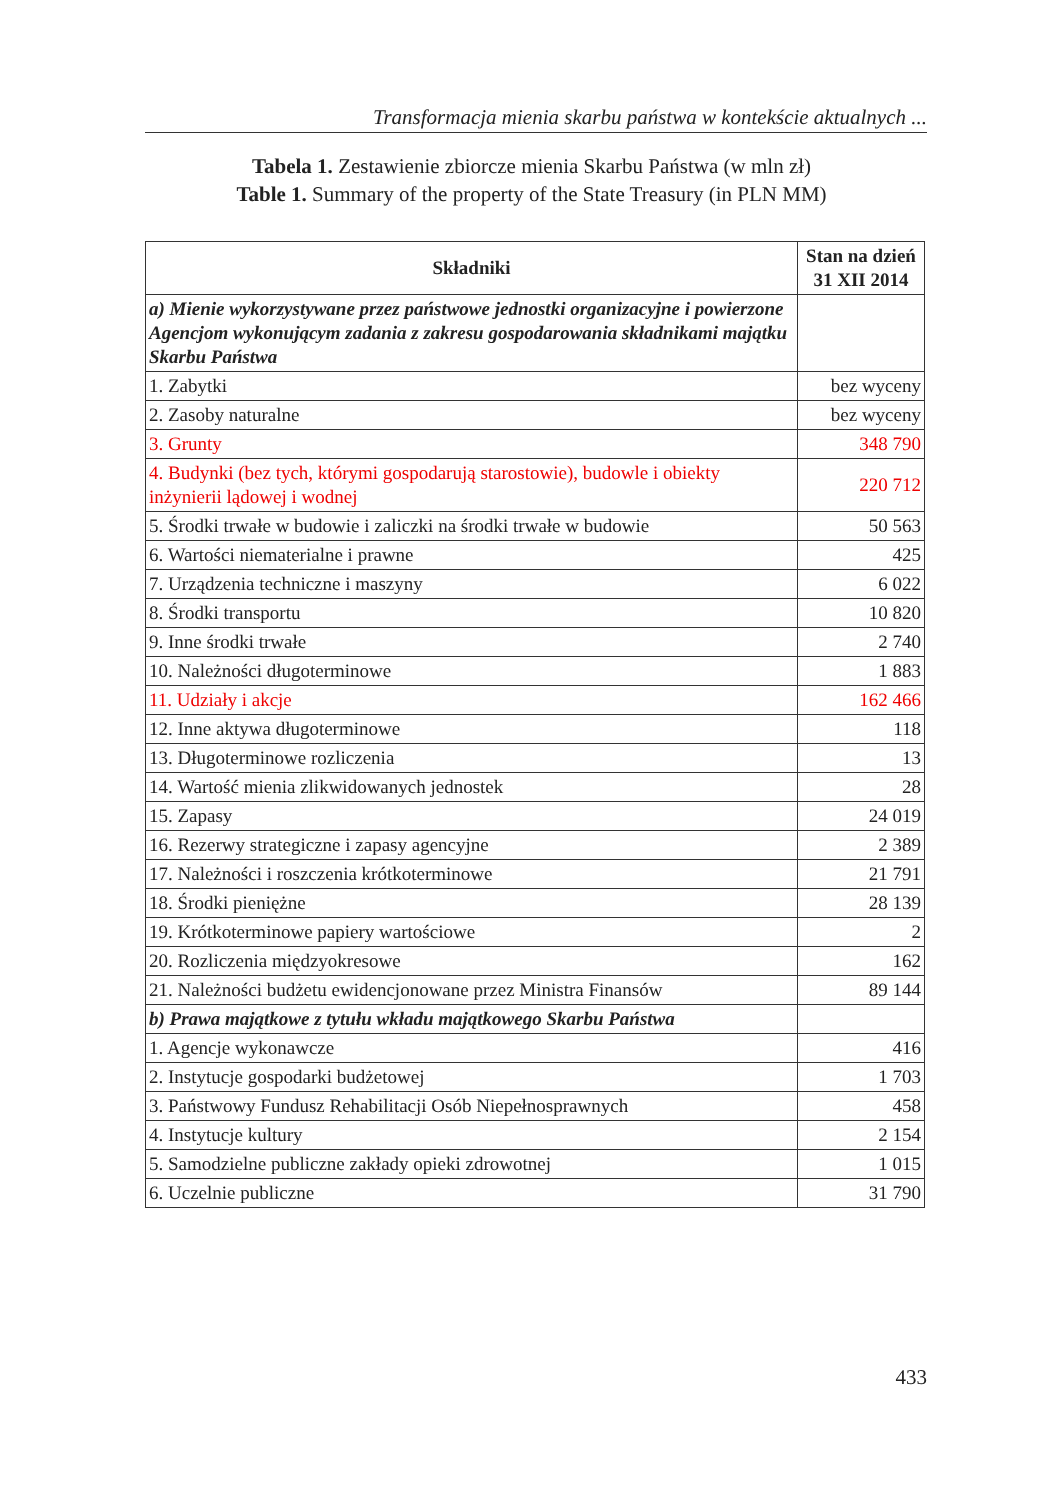Transformacja mienia skarbu państwa w kontekście aktualnych ...
Tabela 1. Zestawienie zbiorcze mienia Skarbu Państwa (w mln zł)
Table 1. Summary of the property of the State Treasury (in PLN MM)
| Składniki | Stan na dzień 31 XII 2014 |
| --- | --- |
| a) Mienie wykorzystywane przez państwowe jednostki organizacyjne i powierzone Agencjom wykonującym zadania z zakresu gospodarowania składnikami majątku Skarbu Państwa | |
| 1. Zabytki | bez wyceny |
| 2. Zasoby naturalne | bez wyceny |
| 3. Grunty | 348 790 |
| 4. Budynki (bez tych, którymi gospodarują starostowie), budowle i obiekty inżynierii lądowej i wodnej | 220 712 |
| 5. Środki trwałe w budowie i zaliczki na środki trwałe w budowie | 50 563 |
| 6. Wartości niematerialne i prawne | 425 |
| 7. Urządzenia techniczne i maszyny | 6 022 |
| 8. Środki transportu | 10 820 |
| 9. Inne środki trwałe | 2 740 |
| 10. Należności długoterminowe | 1 883 |
| 11. Udziały i akcje | 162 466 |
| 12. Inne aktywa długoterminowe | 118 |
| 13. Długoterminowe rozliczenia | 13 |
| 14. Wartość mienia zlikwidowanych jednostek | 28 |
| 15. Zapasy | 24 019 |
| 16. Rezerwy strategiczne i zapasy agencyjne | 2 389 |
| 17. Należności i roszczenia krótkoterminowe | 21 791 |
| 18. Środki pieniężne | 28 139 |
| 19. Krótkoterminowe papiery wartościowe | 2 |
| 20. Rozliczenia międzyokresowe | 162 |
| 21. Należności budżetu ewidencjonowane przez Ministra Finansów | 89 144 |
| b) Prawa majątkowe z tytułu wkładu majątkowego Skarbu Państwa | |
| 1. Agencje wykonawcze | 416 |
| 2. Instytucje gospodarki budżetowej | 1 703 |
| 3. Państwowy Fundusz Rehabilitacji Osób Niepełnosprawnych | 458 |
| 4. Instytucje kultury | 2 154 |
| 5. Samodzielne publiczne zakłady opieki zdrowotnej | 1 015 |
| 6. Uczelnie publiczne | 31 790 |
433